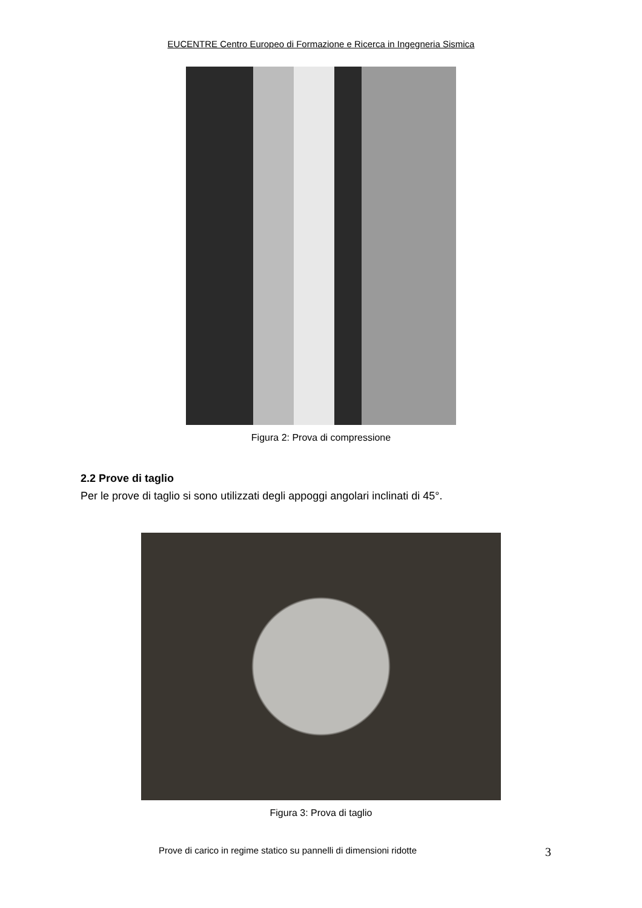EUCENTRE Centro Europeo di Formazione e Ricerca in Ingegneria Sismica
Figura 2: Prova di compressione
2.2 Prove di taglio
Per le prove di taglio si sono utilizzati degli appoggi angolari inclinati di 45°.
Figura 3: Prova di taglio
Prove di carico in regime statico su pannelli di dimensioni ridotte
3